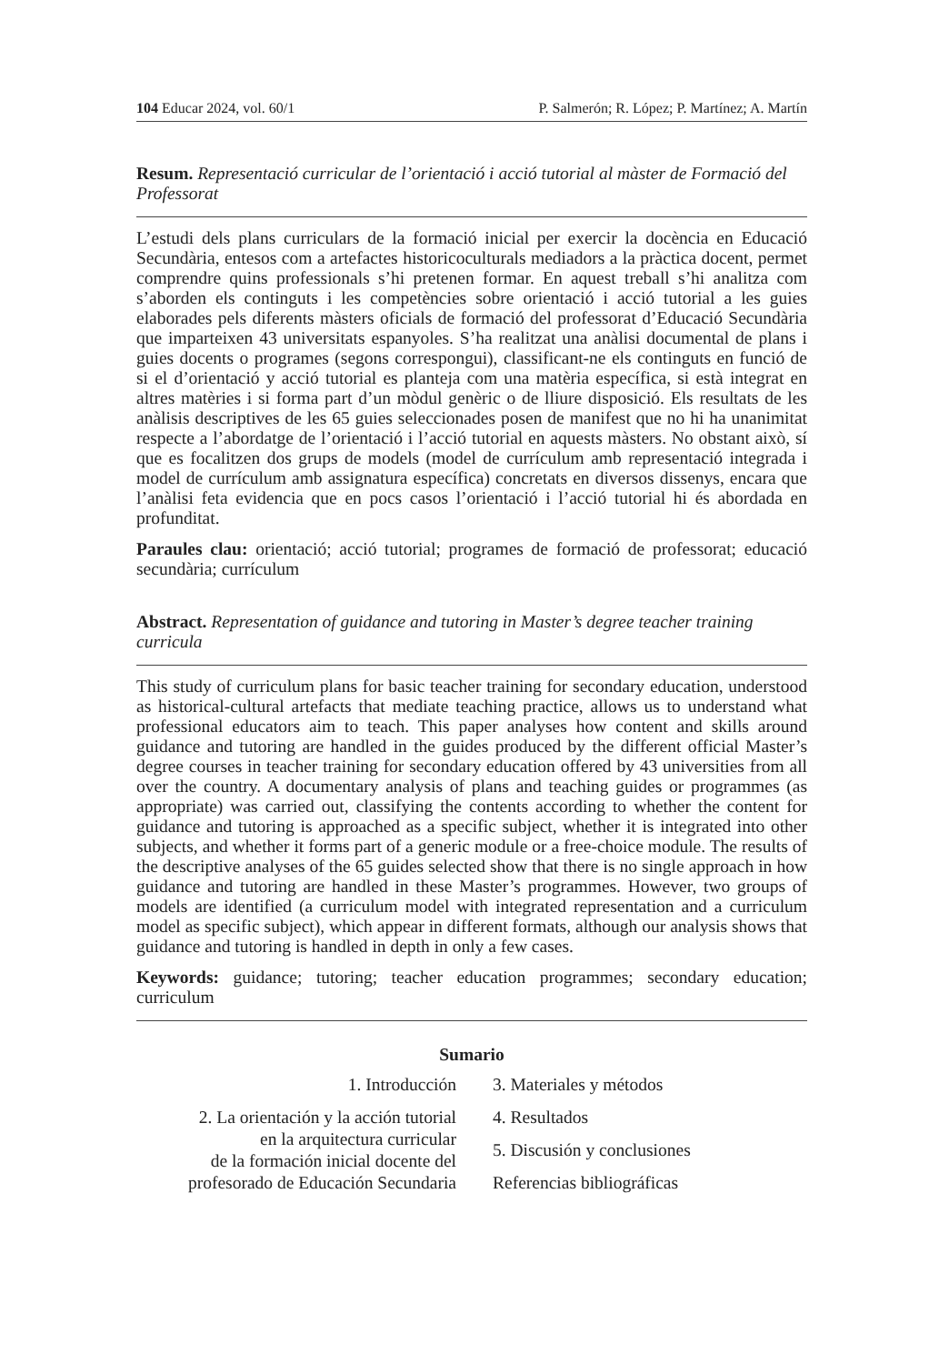104 Educar 2024, vol. 60/1 P. Salmerón; R. López; P. Martínez; A. Martín
Resum. Representació curricular de l’orientació i acció tutorial al màster de Formació del Professorat
L’estudi dels plans curriculars de la formació inicial per exercir la docència en Educació Secundària, entesos com a artefactes historicoculturals mediadors a la pràctica docent, permet comprendre quins professionals s’hi pretenen formar. En aquest treball s’hi analitza com s’aborden els continguts i les competències sobre orientació i acció tutorial a les guies elaborades pels diferents màsters oficials de formació del professorat d’Educació Secundària que imparteixen 43 universitats espanyoles. S’ha realitzat una anàlisi documental de plans i guies docents o programes (segons correspongui), classificant-ne els continguts en funció de si el d’orientació y acció tutorial es planteja com una matèria específica, si està integrat en altres matèries i si forma part d’un mòdul genèric o de lliure disposició. Els resultats de les anàlisis descriptives de les 65 guies seleccionades posen de manifest que no hi ha unanimitat respecte a l’abordatge de l’orientació i l’acció tutorial en aquests màsters. No obstant això, sí que es focalitzen dos grups de models (model de currículum amb representació integrada i model de currículum amb assignatura específica) concretats en diversos dissenys, encara que l’anàlisi feta evidencia que en pocs casos l’orientació i l’acció tutorial hi és abordada en profunditat.
Paraules clau: orientació; acció tutorial; programes de formació de professorat; educació secundària; currículum
Abstract. Representation of guidance and tutoring in Master’s degree teacher training curricula
This study of curriculum plans for basic teacher training for secondary education, understood as historical-cultural artefacts that mediate teaching practice, allows us to understand what professional educators aim to teach. This paper analyses how content and skills around guidance and tutoring are handled in the guides produced by the different official Master’s degree courses in teacher training for secondary education offered by 43 universities from all over the country. A documentary analysis of plans and teaching guides or programmes (as appropriate) was carried out, classifying the contents according to whether the content for guidance and tutoring is approached as a specific subject, whether it is integrated into other subjects, and whether it forms part of a generic module or a free-choice module. The results of the descriptive analyses of the 65 guides selected show that there is no single approach in how guidance and tutoring are handled in these Master’s programmes. However, two groups of models are identified (a curriculum model with integrated representation and a curriculum model as specific subject), which appear in different formats, although our analysis shows that guidance and tutoring is handled in depth in only a few cases.
Keywords: guidance; tutoring; teacher education programmes; secondary education; curriculum
Sumario
1. Introducción
2. La orientación y la acción tutorial
en la arquitectura curricular
de la formación inicial docente del
profesorado de Educación Secundaria
3. Materiales y métodos
4. Resultados
5. Discusión y conclusiones
Referencias bibliográficas